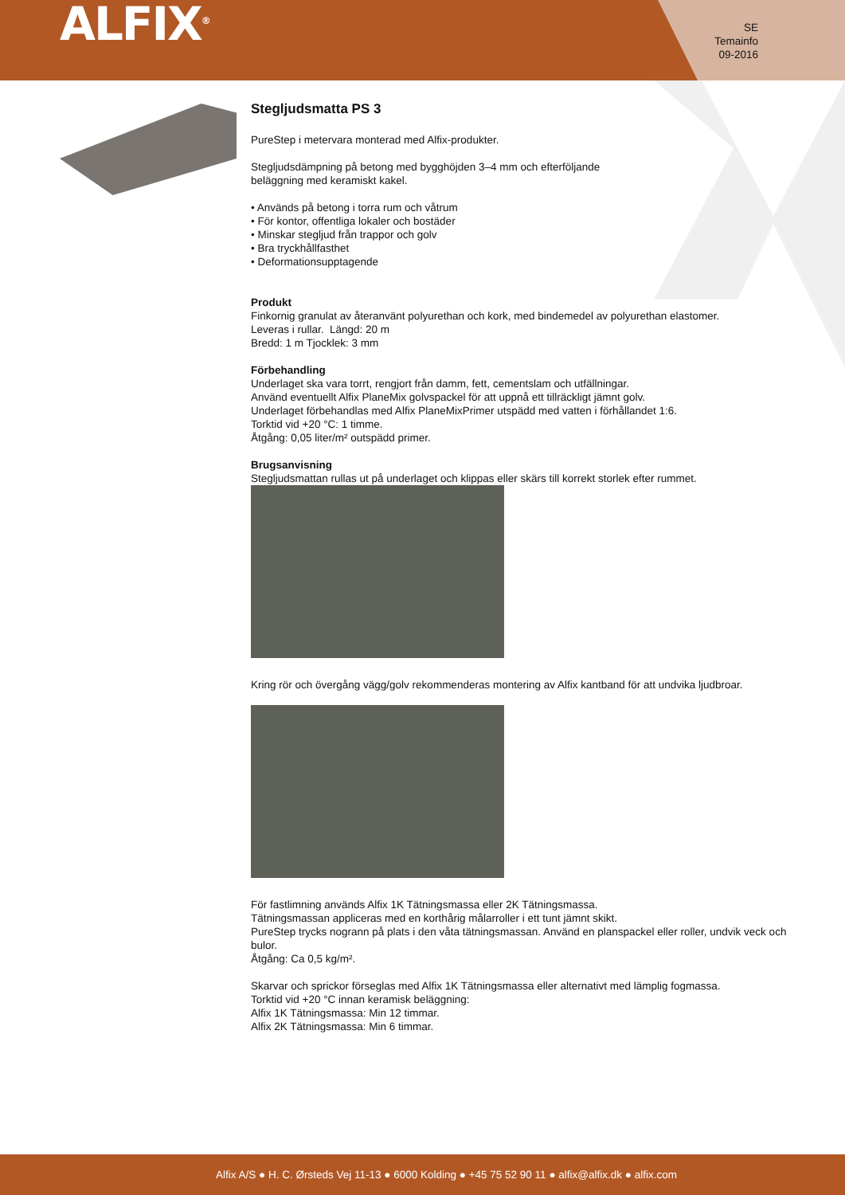ALFIX<sup>®</sup>
SE
Temainfo
09-2016
Stegljudsmatta PS 3
PureStep i metervara monterad med Alfix-produkter.
Stegljudsdämpning på betong med bygghöjden 3–4 mm och efterföljande
beläggning med keramiskt kakel.
• Används på betong i torra rum och våtrum
• För kontor, offentliga lokaler och bostäder
• Minskar stegljud från trappor och golv
• Bra tryckhållfasthet
• Deformationsupptagende
Produkt
Finkornig granulat av återanvänt polyurethan och kork, med bindemedel av polyurethan elastomer.
Leveras i rullar. Längd: 20 m
Bredd: 1 m Tjocklek: 3 mm
Förbehandling
Underlaget ska vara torrt, rengjort från damm, fett, cementslam och utfällningar.
Använd eventuellt Alfix PlaneMix golvspackel för att uppnå ett tillräckligt jämnt golv.
Underlaget förbehandlas med Alfix PlaneMixPrimer utspädd med vatten i förhållandet 1:6.
Torktid vid +20 °C: 1 timme.
Åtgång: 0,05 liter/m² outspädd primer.
Brugsanvisning
Stegljudsmattan rullas ut på underlaget och klippas eller skärs till korrekt storlek efter rummet.
Kring rör och övergång vägg/golv rekommenderas montering av Alfix kantband för att undvika ljudbroar.
För fastlimning används Alfix 1K Tätningsmassa eller 2K Tätningsmassa.
Tätningsmassan appliceras med en korthårig målarroller i ett tunt jämnt skikt.
PureStep trycks nogrann på plats i den våta tätningsmassan. Använd en planspackel eller roller, undvik veck och bulor.
Åtgång: Ca 0,5 kg/m².
Skarvar och sprickor förseglas med Alfix 1K Tätningsmassa eller alternativt med lämplig fogmassa.
Torktid vid +20 °C innan keramisk beläggning:
Alfix 1K Tätningsmassa: Min 12 timmar.
Alfix 2K Tätningsmassa: Min 6 timmar.
Alfix A/S ● H. C. Ørsteds Vej 11-13 ● 6000 Kolding ● +45 75 52 90 11 ● alfix@alfix.dk ● alfix.com